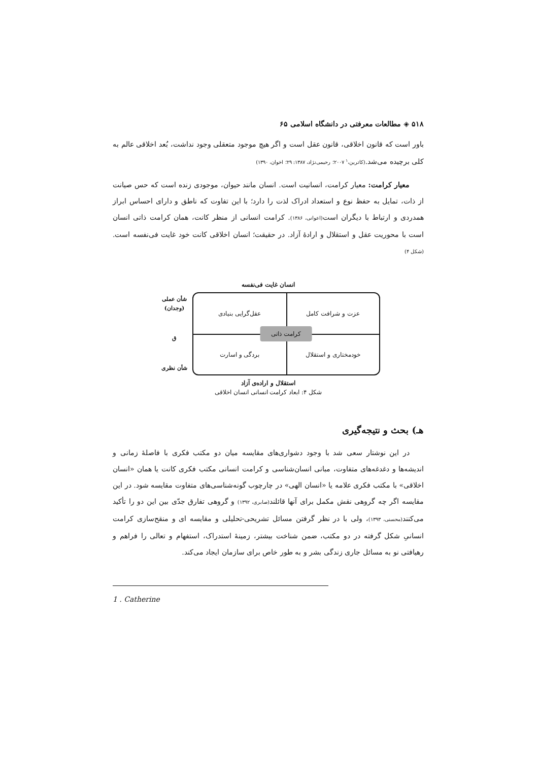۵۱۸ ◈ مطالعات معرفتی در دانشگاه اسلامی ۶۵
باور است که قانون اخلاقی، قانون عقل است و اگر هیچ موجود متعقلی وجود نداشت، بُعد اخلاقی عالم به کلی برچیده می‌شد.(کاترین،<sup>۱</sup> ۲۰۰۷؛ رحیمی‌نژاد، ۱۳۸۷: ۲۹؛ اخوان، ۱۳۹۰)
معیار کرامت: معیار کرامت، انسانیت است. انسان مانند حیوان، موجودی زنده است که حس صیانت از ذات، تمایل به حفظ نوع و استعداد ادراک لذت را دارد؛ با این تفاوت که ناطق و دارای احساس ابراز همدردی و ارتباط با دیگران است(اعوانی، ۱۳۸۶). کرامت انسانی از منظر کانت، همان کرامت ذاتی انسان است با محوریت عقل و استقلال و ارادهٔ آزاد. در حقیقت؛ انسان اخلاقی کانت خود غایت فی‌نفسه است.(شکل ۴)
انسان غایت فی‌نفسه
عزت و شرافت کامل
عقل‌گرایی بنیادی
خودمختاری و استقلال
بردگی و اسارت
کرامت ذاتی
شأن عملی (وجدان)
ق
شأن نظری
استقلال و اراده‌ی آزاد
شکل ۴: ابعاد کرامت انسانی انسان اخلاقی
هـ) بحث و نتیجه‌گیری
در این نوشتار سعی شد با وجود دشواری‌های مقایسه میان دو مکتب فکری با فاصلهٔ زمانی و اندیشه‌ها و دغدغه‌های متفاوت، مبانی انسان‌شناسی و کرامت انسانی مکتب فکری کانت یا همان «انسان اخلاقی» با مکتب فکری علامه یا «انسان الهی» در چارچوب گونه‌شناسی‌های متفاوت مقایسه شود. در این مقایسه اگر چه گروهی نقش مکمل برای آنها قائلند(صابری، ۱۳۹۲) و گروهی تفارق جدّی بین این دو را تأکید می‌کنند(محسنی، ۱۳۹۳)، ولی با در نظر گرفتن مسائل تشریحی-تحلیلی و مقایسه ای و منقح‌سازی کرامت انسانیِ شکل گرفته در دو مکتب، ضمن شناخت بیشتر، زمینهٔ استدراک، استفهام و تعالی را فراهم و رهیافتی نو به مسائل جاری زندگی بشر و به طور خاص برای سازمان ایجاد می‌کند.
1 . Catherine